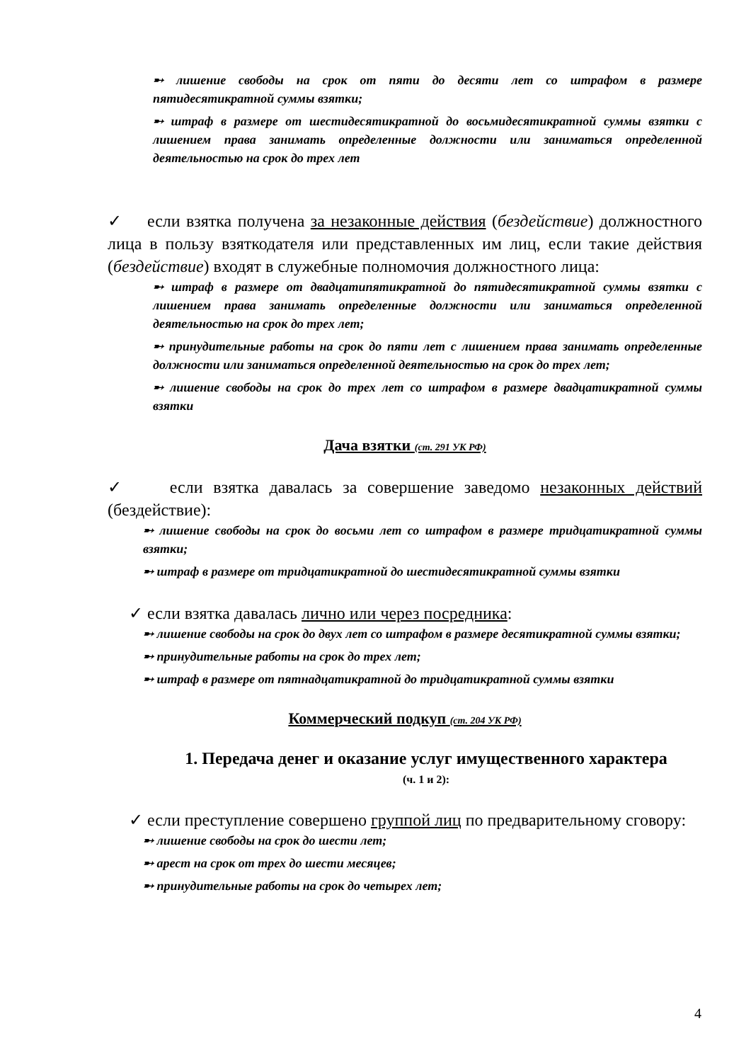➸ лишение свободы на срок от пяти до десяти лет со штрафом в размере пятидесятикратной суммы взятки;
➸ штраф в размере от шестидесятикратной до восьмидесятикратной суммы взятки с лишением права занимать определенные должности или заниматься определенной деятельностью на срок до трех лет
✓ если взятка получена за незаконные действия (бездействие) должностного лица в пользу взяткодателя или представленных им лиц, если такие действия (бездействие) входят в служебные полномочия должностного лица:
➸ штраф в размере от двадцатипятикратной до пятидесятикратной суммы взятки с лишением права занимать определенные должности или заниматься определенной деятельностью на срок до трех лет;
➸ принудительные работы на срок до пяти лет с лишением права занимать определенные должности или заниматься определенной деятельностью на срок до трех лет;
➸ лишение свободы на срок до трех лет со штрафом в размере двадцатикратной суммы взятки
Дача взятки (ст. 291 УК РФ)
✓ если взятка давалась за совершение заведомо незаконных действий (бездействие):
➸ лишение свободы на срок до восьми лет со штрафом в размере тридцатикратной суммы взятки;
➸ штраф в размере от тридцатикратной до шестидесятикратной суммы взятки
✓ если взятка давалась лично или через посредника:
➸ лишение свободы на срок до двух лет со штрафом в размере десятикратной суммы взятки;
➸ принудительные работы на срок до трех лет;
➸ штраф в размере от пятнадцатикратной до тридцатикратной суммы взятки
Коммерческий подкуп (ст. 204 УК РФ)
1. Передача денег и оказание услуг имущественного характера
(ч. 1 и 2):
✓ если преступление совершено группой лиц по предварительному сговору:
➸ лишение свободы на срок до шести лет;
➸ арест на срок от трех до шести месяцев;
➸ принудительные работы на срок до четырех лет;
4